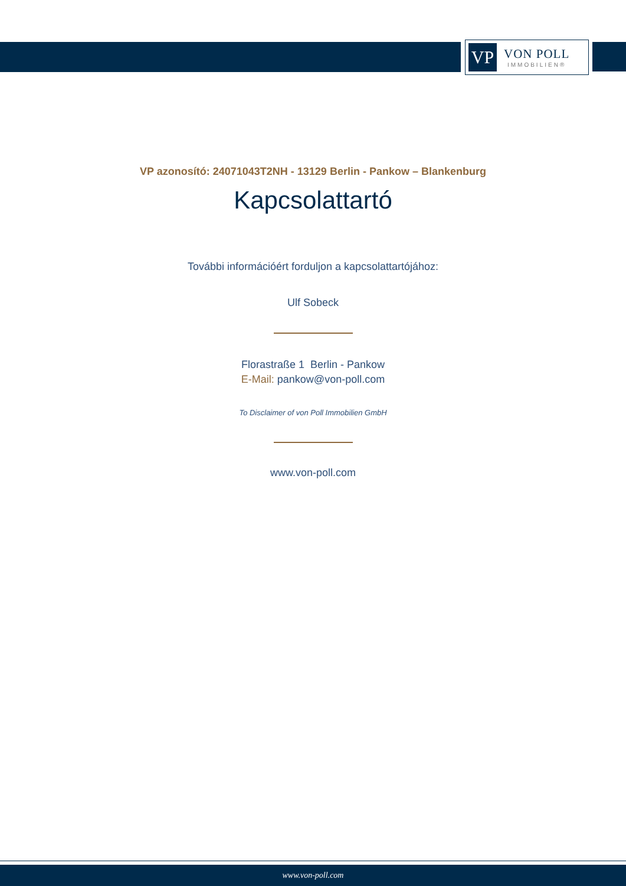VP
VON POLL
IMMOBILIEN®
VP azonosító: 24071043T2NH - 13129 Berlin - Pankow – Blankenburg
Kapcsolattartó
További információért forduljon a kapcsolattartójához:
Ulf Sobeck
Florastraße 1 Berlin - Pankow
E-Mail: pankow@von-poll.com
To Disclaimer of von Poll Immobilien GmbH
www.von-poll.com
www.von-poll.com